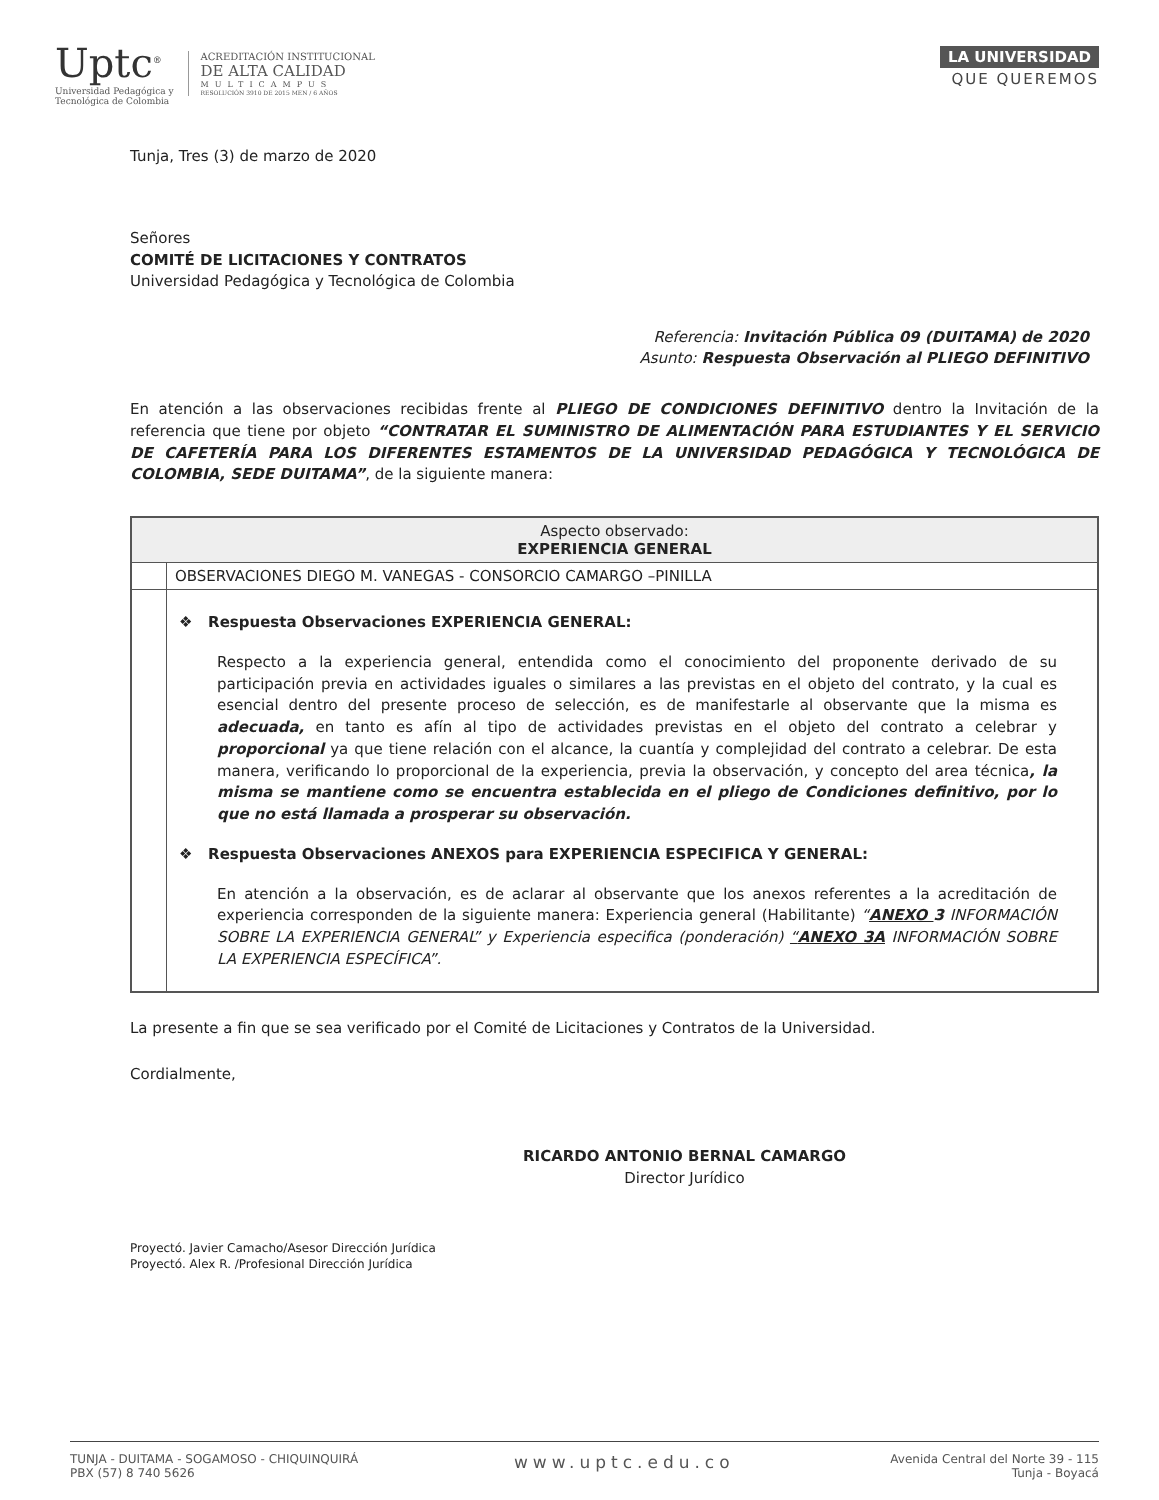Uptc<sup>®</sup>
Universidad Pedagógica y
Tecnológica de Colombia
ACREDITACIÓN INSTITUCIONAL
DE ALTA CALIDAD
MULTICAMPUS
RESOLUCIÓN 3910 DE 2015 MEN / 6 AÑOS
LA UNIVERSIDAD
QUE QUEREMOS
Tunja, Tres (3) de marzo de 2020
Señores
COMITÉ DE LICITACIONES Y CONTRATOS
Universidad Pedagógica y Tecnológica de Colombia
Referencia: Invitación Pública 09 (DUITAMA) de 2020
Asunto: Respuesta Observación al PLIEGO DEFINITIVO
En atención a las observaciones recibidas frente al PLIEGO DE CONDICIONES DEFINITIVO dentro la Invitación de la referencia que tiene por objeto “CONTRATAR EL SUMINISTRO DE ALIMENTACIÓN PARA ESTUDIANTES Y EL SERVICIO DE CAFETERÍA PARA LOS DIFERENTES ESTAMENTOS DE LA UNIVERSIDAD PEDAGÓGICA Y TECNOLÓGICA DE COLOMBIA, SEDE DUITAMA”, de la siguiente manera:
| Aspecto observado: EXPERIENCIA GENERAL | |
| | OBSERVACIONES DIEGO M. VANEGAS - CONSORCIO CAMARGO –PINILLA |
| | ❖ Respuesta Observaciones EXPERIENCIA GENERAL: Respecto a la experiencia general, entendida como el conocimiento del proponente derivado de su participación previa en actividades iguales o similares a las previstas en el objeto del contrato, y la cual es esencial dentro del presente proceso de selección, es de manifestarle al observante que la misma es adecuada, en tanto es afín al tipo de actividades previstas en el objeto del contrato a celebrar y proporcional ya que tiene relación con el alcance, la cuantía y complejidad del contrato a celebrar. De esta manera, verificando lo proporcional de la experiencia, previa la observación, y concepto del area técnica , la misma se mantiene como se encuentra establecida en el pliego de Condiciones definitivo, por lo que no está llamada a prosperar su observación. ❖ Respuesta Observaciones ANEXOS para EXPERIENCIA ESPECIFICA Y GENERAL: En atención a la observación, es de aclarar al observante que los anexos referentes a la acreditación de experiencia corresponden de la siguiente manera: Experiencia general (Habilitante) “ ANEXO 3 INFORMACIÓN SOBRE LA EXPERIENCIA GENERAL” y Experiencia especifica (ponderación) “ ANEXO 3A INFORMACIÓN SOBRE LA EXPERIENCIA ESPECÍFICA”. |
La presente a fin que se sea verificado por el Comité de Licitaciones y Contratos de la Universidad.
Cordialmente,
RICARDO ANTONIO BERNAL CAMARGO
Director Jurídico
Proyectó. Javier Camacho/Asesor Dirección Jurídica
Proyectó. Alex R. /Profesional Dirección Jurídica
TUNJA - DUITAMA - SOGAMOSO - CHIQUINQUIRÁ
PBX (57) 8 740 5626
www.uptc.edu.co
Avenida Central del Norte 39 - 115
Tunja - Boyacá